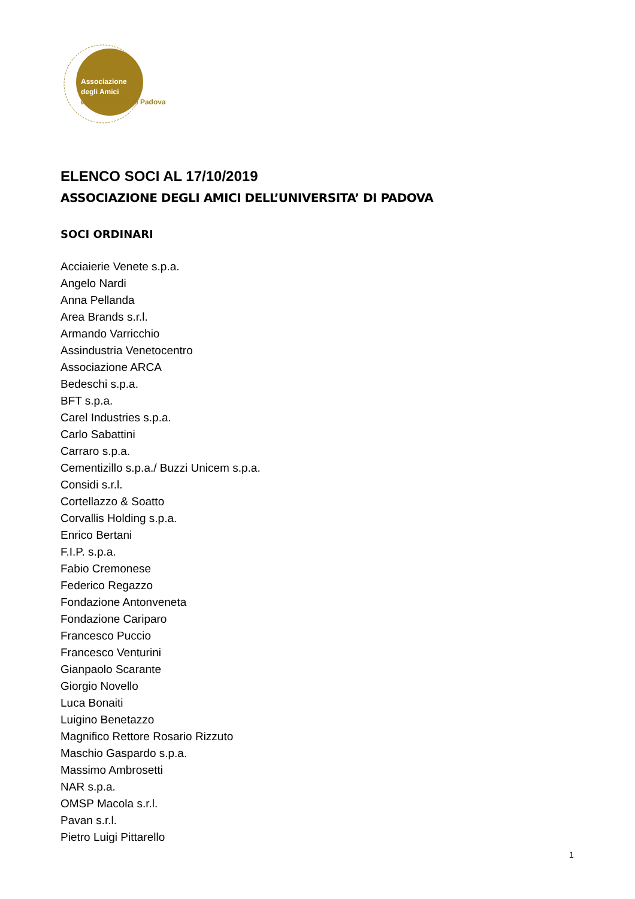Associazione
degli Amici
dell'Università di Padova
ELENCO SOCI AL 17/10/2019
ASSOCIAZIONE DEGLI AMICI DELL’UNIVERSITA’ DI PADOVA
SOCI ORDINARI
Acciaierie Venete s.p.a.
Angelo Nardi
Anna Pellanda
Area Brands s.r.l.
Armando Varricchio
Assindustria Venetocentro
Associazione ARCA
Bedeschi s.p.a.
BFT s.p.a.
Carel Industries s.p.a.
Carlo Sabattini
Carraro s.p.a.
Cementizillo s.p.a./ Buzzi Unicem s.p.a.
Considi s.r.l.
Cortellazzo & Soatto
Corvallis Holding s.p.a.
Enrico Bertani
F.I.P. s.p.a.
Fabio Cremonese
Federico Regazzo
Fondazione Antonveneta
Fondazione Cariparo
Francesco Puccio
Francesco Venturini
Gianpaolo Scarante
Giorgio Novello
Luca Bonaiti
Luigino Benetazzo
Magnifico Rettore Rosario Rizzuto
Maschio Gaspardo s.p.a.
Massimo Ambrosetti
NAR s.p.a.
OMSP Macola s.r.l.
Pavan s.r.l.
Pietro Luigi Pittarello
1